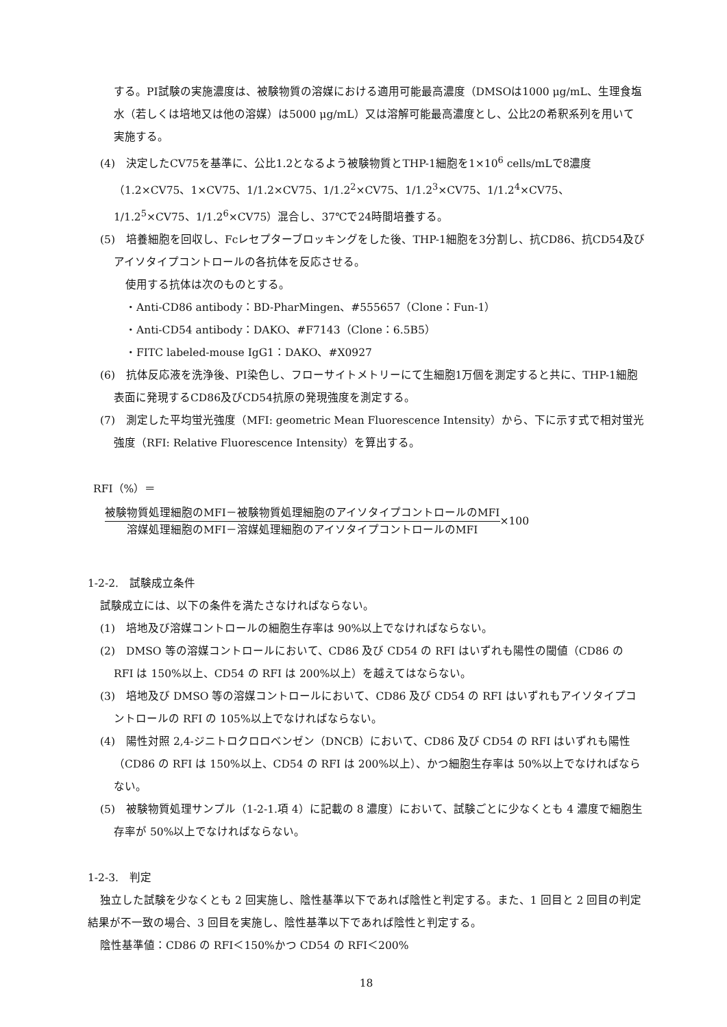する。PI試験の実施濃度は、被験物質の溶媒における適用可能最高濃度（DMSOは1000 μg/mL、生理食塩水（若しくは培地又は他の溶媒）は5000 μg/mL）又は溶解可能最高濃度とし、公比2の希釈系列を用いて実施する。
(4)　決定したCV75を基準に、公比1.2となるよう被験物質とTHP-1細胞を1×10<sup>6</sup> cells/mLで8濃度（1.2×CV75、1×CV75、1/1.2×CV75、1/1.2<sup>2</sup>×CV75、1/1.2<sup>3</sup>×CV75、1/1.2<sup>4</sup>×CV75、1/1.2<sup>5</sup>×CV75、1/1.2<sup>6</sup>×CV75）混合し、37℃で24時間培養する。
(5)　培養細胞を回収し、Fcレセプターブロッキングをした後、THP-1細胞を3分割し、抗CD86、抗CD54及びアイソタイプコントロールの各抗体を反応させる。
使用する抗体は次のものとする。
・Anti-CD86 antibody：BD-PharMingen、#555657（Clone：Fun-1）
・Anti-CD54 antibody：DAKO、#F7143（Clone：6.5B5）
・FITC labeled-mouse IgG1：DAKO、#X0927
(6)　抗体反応液を洗浄後、PI染色し、フローサイトメトリーにて生細胞1万個を測定すると共に、THP-1細胞表面に発現するCD86及びCD54抗原の発現強度を測定する。
(7)　測定した平均蛍光強度（MFI: geometric Mean Fluorescence Intensity）から、下に示す式で相対蛍光強度（RFI: Relative Fluorescence Intensity）を算出する。
RFI（%）＝
被験物質処理細胞のMFI－被験物質処理細胞のアイソタイプコントロールのMFI
溶媒処理細胞のMFI－溶媒処理細胞のアイソタイプコントロールのMFI
×100
1-2-2.　試験成立条件
試験成立には、以下の条件を満たさなければならない。
(1)　培地及び溶媒コントロールの細胞生存率は 90%以上でなければならない。
(2)　DMSO 等の溶媒コントロールにおいて、CD86 及び CD54 の RFI はいずれも陽性の閾値（CD86 の RFI は 150%以上、CD54 の RFI は 200%以上）を越えてはならない。
(3)　培地及び DMSO 等の溶媒コントロールにおいて、CD86 及び CD54 の RFI はいずれもアイソタイプコントロールの RFI の 105%以上でなければならない。
(4)　陽性対照 2,4-ジニトロクロロベンゼン（DNCB）において、CD86 及び CD54 の RFI はいずれも陽性（CD86 の RFI は 150%以上、CD54 の RFI は 200%以上）、かつ細胞生存率は 50%以上でなければならない。
(5)　被験物質処理サンプル（1-2-1.項 4）に記載の 8 濃度）において、試験ごとに少なくとも 4 濃度で細胞生存率が 50%以上でなければならない。
1-2-3.　判定
独立した試験を少なくとも 2 回実施し、陰性基準以下であれば陰性と判定する。また、1 回目と 2 回目の判定結果が不一致の場合、3 回目を実施し、陰性基準以下であれば陰性と判定する。
陰性基準値：CD86 の RFI＜150%かつ CD54 の RFI＜200%
18